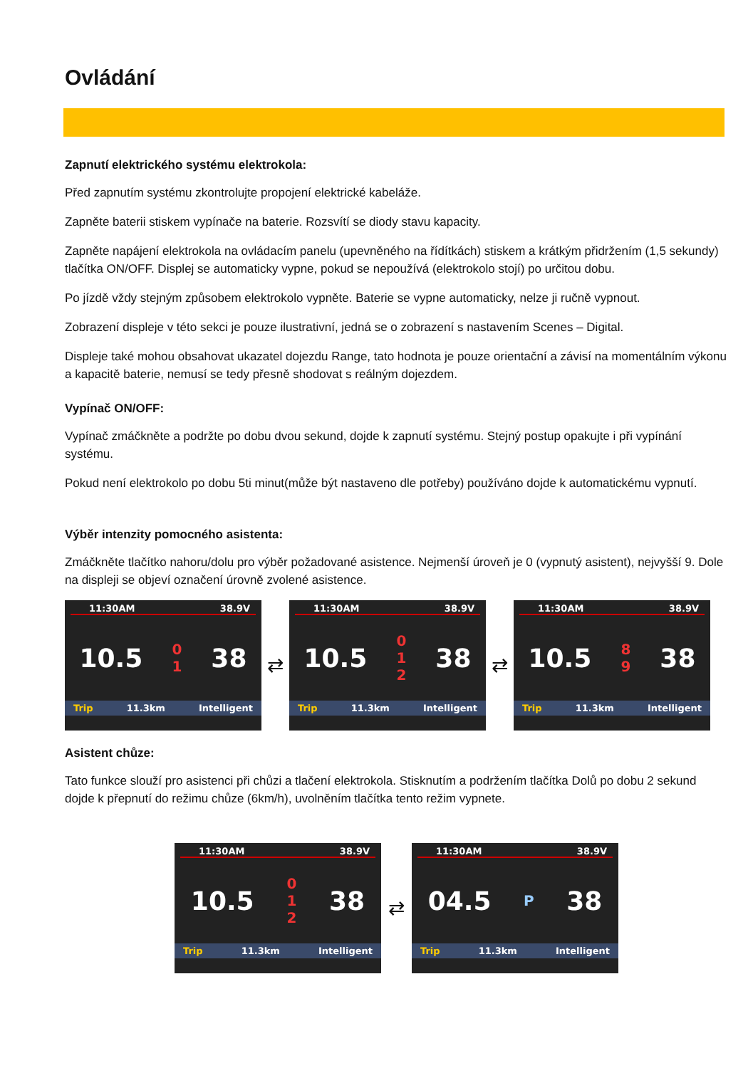Ovládání
Zapnutí elektrického systému elektrokola:
Před zapnutím systému zkontrolujte propojení elektrické kabeláže.
Zapněte baterii stiskem vypínače na baterie. Rozsvítí se diody stavu kapacity.
Zapněte napájení elektrokola na ovládacím panelu (upevněného na řídítkách) stiskem a krátkým přidržením (1,5 sekundy) tlačítka ON/OFF. Displej se automaticky vypne, pokud se nepoužívá (elektrokolo stojí) po určitou dobu.
Po jízdě vždy stejným způsobem elektrokolo vypněte. Baterie se vypne automaticky, nelze ji ručně vypnout.
Zobrazení displeje v této sekci je pouze ilustrativní, jedná se o zobrazení s nastavením Scenes – Digital.
Displeje také mohou obsahovat ukazatel dojezdu Range, tato hodnota je pouze orientační a závisí na momentálním výkonu a kapacitě baterie, nemusí se tedy přesně shodovat s reálným dojezdem.
Vypínač ON/OFF:
Vypínač zmáčkněte a podržte po dobu dvou sekund, dojde k zapnutí systému. Stejný postup opakujte i při vypínání systému.
Pokud není elektrokolo po dobu 5ti minut(může být nastaveno dle potřeby) používáno dojde k automatickému vypnutí.
Výběr intenzity pomocného asistenta:
Zmáčkněte tlačítko nahoru/dolu pro výběr požadované asistence. Nejmenší úroveň je 0 (vypnutý asistent), nejvyšší 9. Dole na displeji se objeví označení úrovně zvolené asistence.
11:30AM 38.9V
10.5 0
1 38
Trip 11.3km Intelligent
⇄
11:30AM 38.9V
10.5 0
1
2 38
Trip 11.3km Intelligent
⇄
11:30AM 38.9V
10.5 8
9 38
Trip 11.3km Intelligent
Asistent chůze:
Tato funkce slouží pro asistenci při chůzi a tlačení elektrokola. Stisknutím a podržením tlačítka Dolů po dobu 2 sekund dojde k přepnutí do režimu chůze (6km/h), uvolněním tlačítka tento režim vypnete.
11:30AM 38.9V
10.5 0
1
2 38
Trip 11.3km Intelligent
⇄
11:30AM 38.9V
04.5 P 38
Trip 11.3km Intelligent